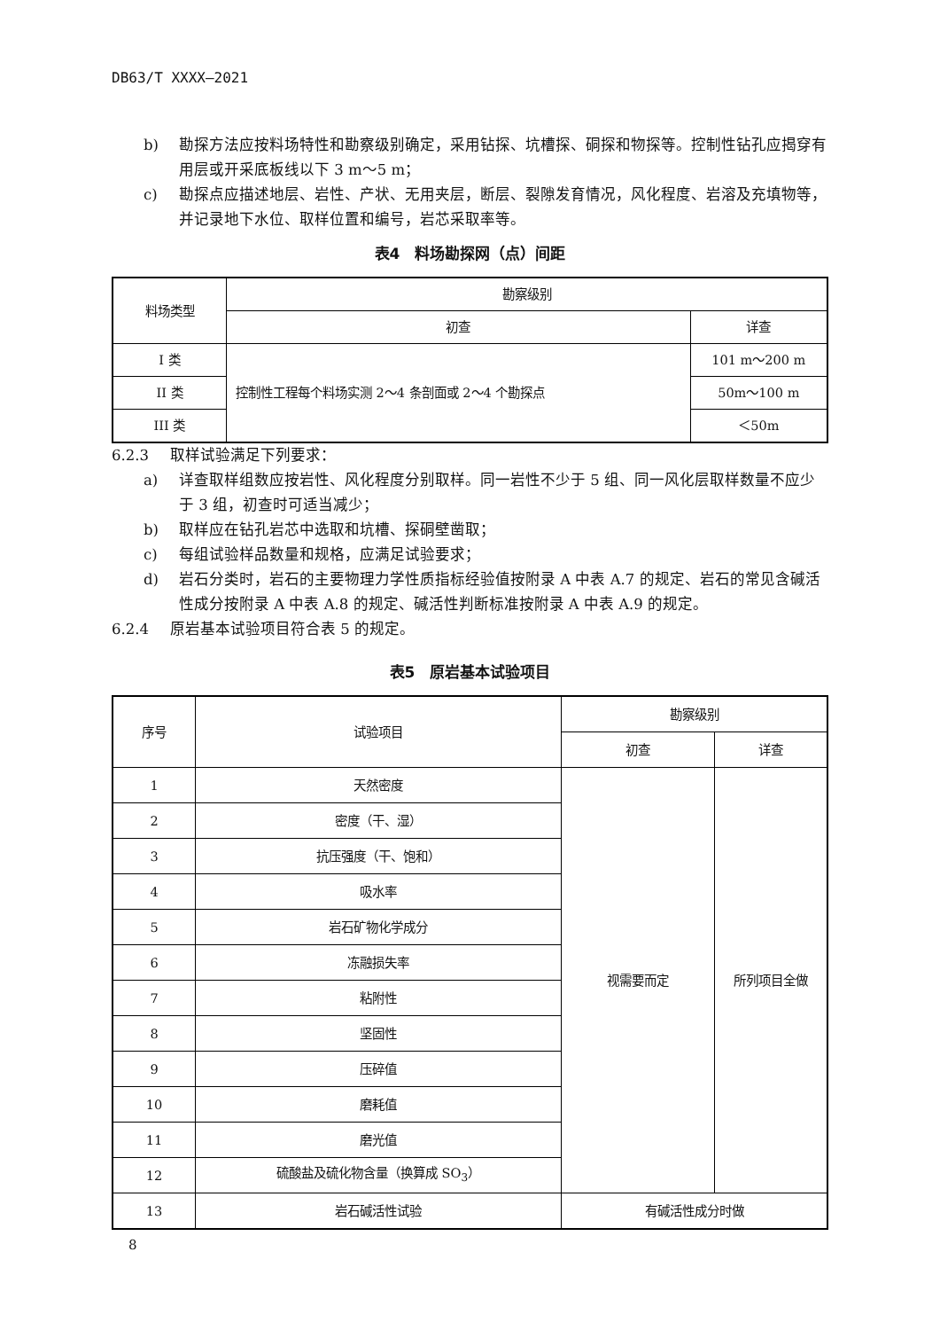DB63/T XXXX—2021
b) 勘探方法应按料场特性和勘察级别确定，采用钻探、坑槽探、硐探和物探等。控制性钻孔应揭穿有用层或开采底板线以下 3 m～5 m；
c) 勘探点应描述地层、岩性、产状、无用夹层，断层、裂隙发育情况，风化程度、岩溶及充填物等，并记录地下水位、取样位置和编号，岩芯采取率等。
表4　料场勘探网（点）间距
| 料场类型 | 勘察级别 | |
| --- | --- | --- |
| | 初查 | 详查 |
| I 类 | 控制性工程每个料场实测 2～4 条剖面或 2～4 个勘探点 | 101 m～200 m |
| II 类 | | 50m～100 m |
| III 类 | | ＜50m |
6.2.3 取样试验满足下列要求：
a) 详查取样组数应按岩性、风化程度分别取样。同一岩性不少于 5 组、同一风化层取样数量不应少于 3 组，初查时可适当减少；
b) 取样应在钻孔岩芯中选取和坑槽、探硐壁凿取；
c) 每组试验样品数量和规格，应满足试验要求；
d) 岩石分类时，岩石的主要物理力学性质指标经验值按附录 A 中表 A.7 的规定、岩石的常见含碱活性成分按附录 A 中表 A.8 的规定、碱活性判断标准按附录 A 中表 A.9 的规定。
6.2.4 原岩基本试验项目符合表 5 的规定。
表5　原岩基本试验项目
| 序号 | 试验项目 | 勘察级别 | |
| --- | --- | --- | --- |
| | | 初查 | 详查 |
| 1 | 天然密度 | 视需要而定 | 所列项目全做 |
| 2 | 密度（干、湿） | | |
| 3 | 抗压强度（干、饱和） | | |
| 4 | 吸水率 | | |
| 5 | 岩石矿物化学成分 | | |
| 6 | 冻融损失率 | | |
| 7 | 粘附性 | | |
| 8 | 坚固性 | | |
| 9 | 压碎值 | | |
| 10 | 磨耗值 | | |
| 11 | 磨光值 | | |
| 12 | 硫酸盐及硫化物含量（换算成 SO<sub>3</sub>） | | |
| 13 | 岩石碱活性试验 | 有碱活性成分时做 | |
8